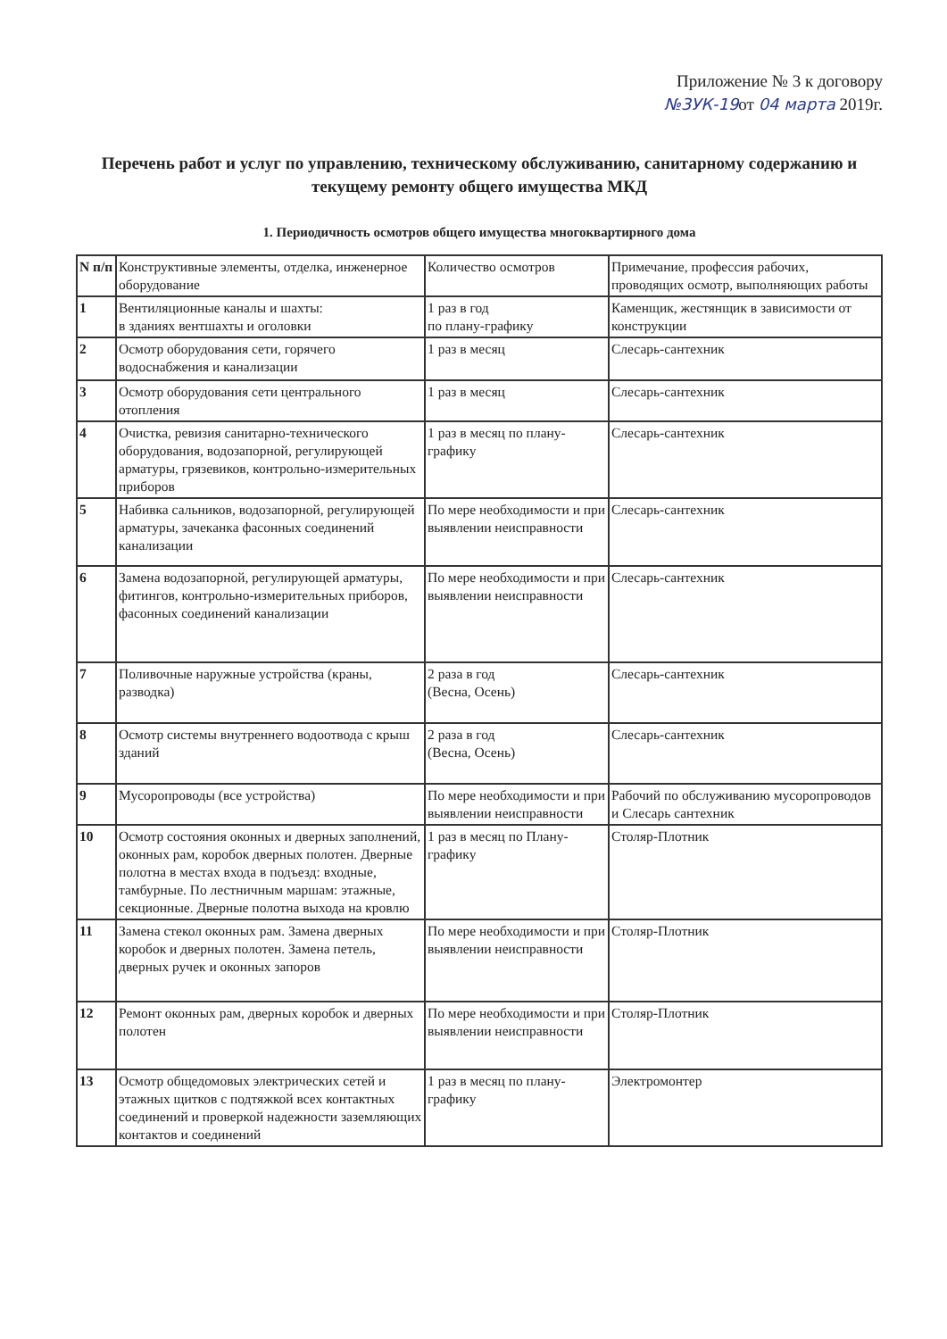Приложение № 3 к договору
№3УК-19от 04 марта 2019г.
Перечень работ и услуг по управлению, техническому обслуживанию, санитарному содержанию и текущему ремонту общего имущества МКД
1. Периодичность осмотров общего имущества многоквартирного дома
| N п/п | Конструктивные элементы, отделка, инженерное оборудование | Количество осмотров | Примечание, профессия рабочих, проводящих осмотр, выполняющих работы |
| --- | --- | --- | --- |
| 1 | Вентиляционные каналы и шахты: в зданиях вентшахты и оголовки | 1 раз в год по плану-графику | Каменщик, жестянщик в зависимости от конструкции |
| 2 | Осмотр оборудования сети, горячего водоснабжения и канализации | 1 раз в месяц | Слесарь-сантехник |
| 3 | Осмотр оборудования сети центрального отопления | 1 раз в месяц | Слесарь-сантехник |
| 4 | Очистка, ревизия санитарно-технического оборудования, водозапорной, регулирующей арматуры, грязевиков, контрольно-измерительных приборов | 1 раз в месяц по плану-графику | Слесарь-сантехник |
| 5 | Набивка сальников, водозапорной, регулирующей арматуры, зачеканка фасонных соединений канализации | По мере необходимости и при выявлении неисправности | Слесарь-сантехник |
| 6 | Замена водозапорной, регулирующей арматуры, фитингов, контрольно-измерительных приборов, фасонных соединений канализации | По мере необходимости и при выявлении неисправности | Слесарь-сантехник |
| 7 | Поливочные наружные устройства (краны, разводка) | 2 раза в год (Весна, Осень) | Слесарь-сантехник |
| 8 | Осмотр системы внутреннего водоотвода с крыш зданий | 2 раза в год (Весна, Осень) | Слесарь-сантехник |
| 9 | Мусоропроводы (все устройства) | По мере необходимости и при выявлении неисправности | Рабочий по обслуживанию мусоропроводов и Слесарь сантехник |
| 10 | Осмотр состояния оконных и дверных заполнений, оконных рам, коробок дверных полотен. Дверные полотна в местах входа в подъезд: входные, тамбурные. По лестничным маршам: этажные, секционные. Дверные полотна выхода на кровлю | 1 раз в месяц по Плану-графику | Столяр-Плотник |
| 11 | Замена стекол оконных рам. Замена дверных коробок и дверных полотен. Замена петель, дверных ручек и оконных запоров | По мере необходимости и при выявлении неисправности | Столяр-Плотник |
| 12 | Ремонт оконных рам, дверных коробок и дверных полотен | По мере необходимости и при выявлении неисправности | Столяр-Плотник |
| 13 | Осмотр общедомовых электрических сетей и этажных щитков с подтяжкой всех контактных соединений и проверкой надежности заземляющих контактов и соединений | 1 раз в месяц по плану-графику | Электромонтер |